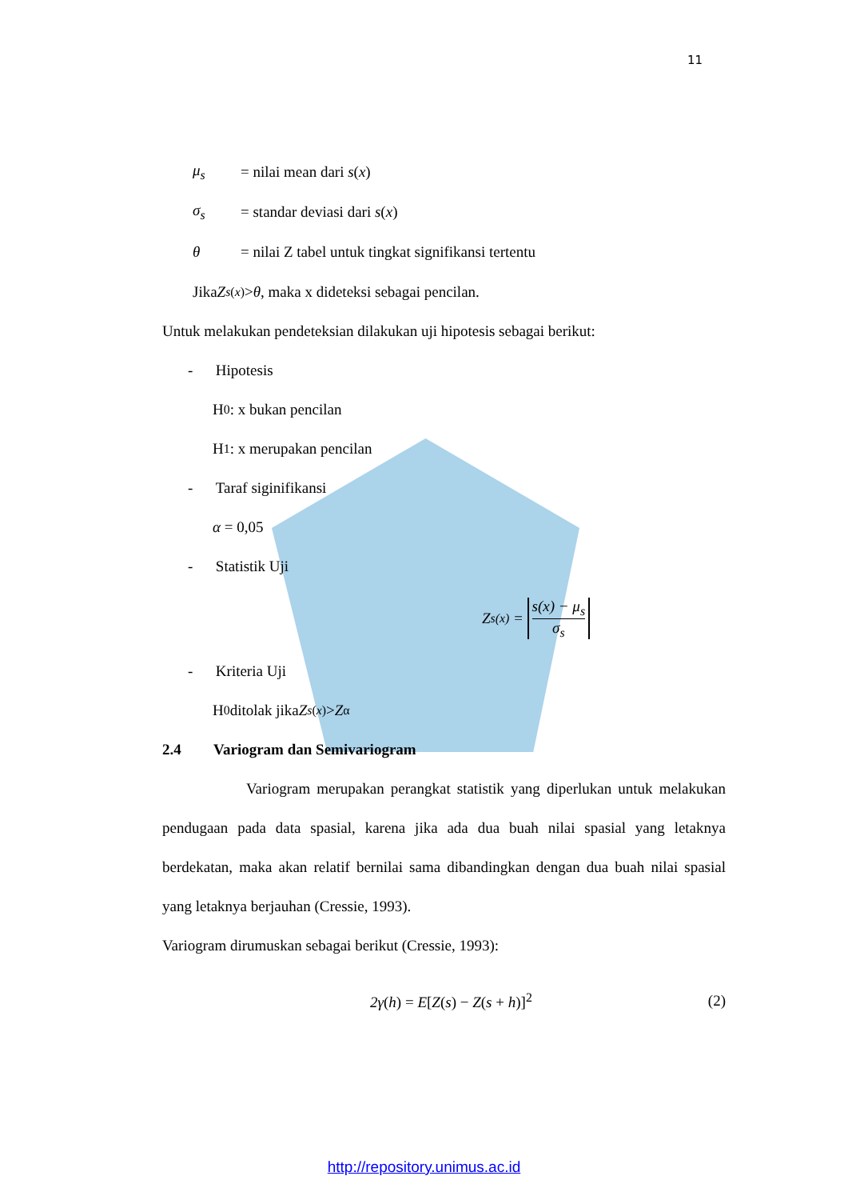11
μ<sub>s</sub> = nilai mean dari s(x)
σ<sub>s</sub> = standar deviasi dari s(x)
θ = nilai Z tabel untuk tingkat signifikansi tertentu
Jika Z<sub>s(x)</sub> > θ , maka x dideteksi sebagai pencilan.
Untuk melakukan pendeteksian dilakukan uji hipotesis sebagai berikut:
- Hipotesis
H<sub>0</sub> : x bukan pencilan
H<sub>1</sub> : x merupakan pencilan
- Taraf siginifikansi
α = 0,05
- Statistik Uji
Z<sub>s(x)</sub> = s(x) − μ<sub>s</sub> σ<sub>s</sub>
- Kriteria Uji
H<sub>0</sub> ditolak jika Z<sub>s(x)</sub> > Z<sub>α</sub>
2.4 Variogram dan Semivariogram
Variogram merupakan perangkat statistik yang diperlukan untuk melakukan pendugaan pada data spasial, karena jika ada dua buah nilai spasial yang letaknya berdekatan, maka akan relatif bernilai sama dibandingkan dengan dua buah nilai spasial yang letaknya berjauhan (Cressie, 1993).
Variogram dirumuskan sebagai berikut (Cressie, 1993):
2γ(h) = E[Z(s) − Z(s + h)]<sup>2</sup> (2)
http://repository.unimus.ac.id